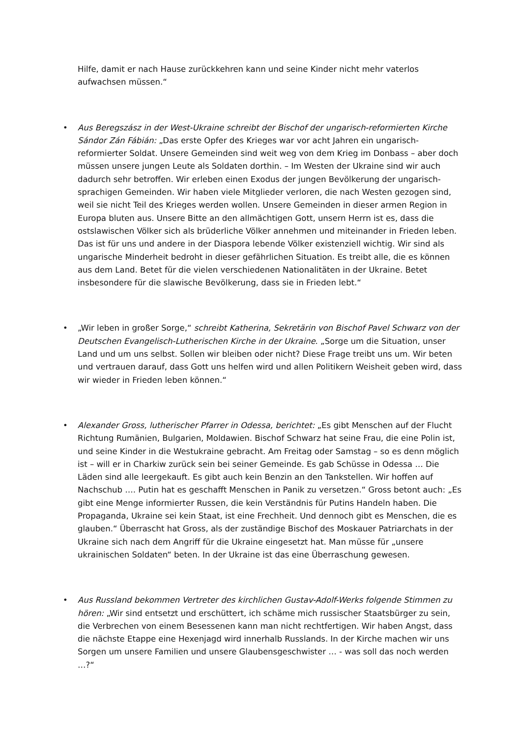Hilfe, damit er nach Hause zurückkehren kann und seine Kinder nicht mehr vaterlos aufwachsen müssen.“
•
Aus Beregszász in der West-Ukraine schreibt der Bischof der ungarisch-reformierten Kirche Sándor Zán Fábián: „Das erste Opfer des Krieges war vor acht Jahren ein ungarisch-reformierter Soldat. Unsere Gemeinden sind weit weg von dem Krieg im Donbass – aber doch müssen unsere jungen Leute als Soldaten dorthin. – Im Westen der Ukraine sind wir auch dadurch sehr betroffen. Wir erleben einen Exodus der jungen Bevölkerung der ungarisch-sprachigen Gemeinden. Wir haben viele Mitglieder verloren, die nach Westen gezogen sind, weil sie nicht Teil des Krieges werden wollen. Unsere Gemeinden in dieser armen Region in Europa bluten aus. Unsere Bitte an den allmächtigen Gott, unsern Herrn ist es, dass die ostslawischen Völker sich als brüderliche Völker annehmen und miteinander in Frieden leben. Das ist für uns und andere in der Diaspora lebende Völker existenziell wichtig. Wir sind als ungarische Minderheit bedroht in dieser gefährlichen Situation. Es treibt alle, die es können aus dem Land. Betet für die vielen verschiedenen Nationalitäten in der Ukraine. Betet insbesondere für die slawische Bevölkerung, dass sie in Frieden lebt.“
•
„Wir leben in großer Sorge,“ schreibt Katherina, Sekretärin von Bischof Pavel Schwarz von der Deutschen Evangelisch-Lutherischen Kirche in der Ukraine. „Sorge um die Situation, unser Land und um uns selbst. Sollen wir bleiben oder nicht? Diese Frage treibt uns um. Wir beten und vertrauen darauf, dass Gott uns helfen wird und allen Politikern Weisheit geben wird, dass wir wieder in Frieden leben können.“
•
Alexander Gross, lutherischer Pfarrer in Odessa, berichtet: „Es gibt Menschen auf der Flucht Richtung Rumänien, Bulgarien, Moldawien. Bischof Schwarz hat seine Frau, die eine Polin ist, und seine Kinder in die Westukraine gebracht. Am Freitag oder Samstag – so es denn möglich ist – will er in Charkiw zurück sein bei seiner Gemeinde. Es gab Schüsse in Odessa … Die Läden sind alle leergekauft. Es gibt auch kein Benzin an den Tankstellen. Wir hoffen auf Nachschub …. Putin hat es geschafft Menschen in Panik zu versetzen.“ Gross betont auch: „Es gibt eine Menge informierter Russen, die kein Verständnis für Putins Handeln haben. Die Propaganda, Ukraine sei kein Staat, ist eine Frechheit. Und dennoch gibt es Menschen, die es glauben.“ Überrascht hat Gross, als der zuständige Bischof des Moskauer Patriarchats in der Ukraine sich nach dem Angriff für die Ukraine eingesetzt hat. Man müsse für „unsere ukrainischen Soldaten“ beten. In der Ukraine ist das eine Überraschung gewesen.
•
Aus Russland bekommen Vertreter des kirchlichen Gustav-Adolf-Werks folgende Stimmen zu hören: „Wir sind entsetzt und erschüttert, ich schäme mich russischer Staatsbürger zu sein, die Verbrechen von einem Besessenen kann man nicht rechtfertigen. Wir haben Angst, dass die nächste Etappe eine Hexenjagd wird innerhalb Russlands. In der Kirche machen wir uns Sorgen um unsere Familien und unsere Glaubensgeschwister … - was soll das noch werden …?“